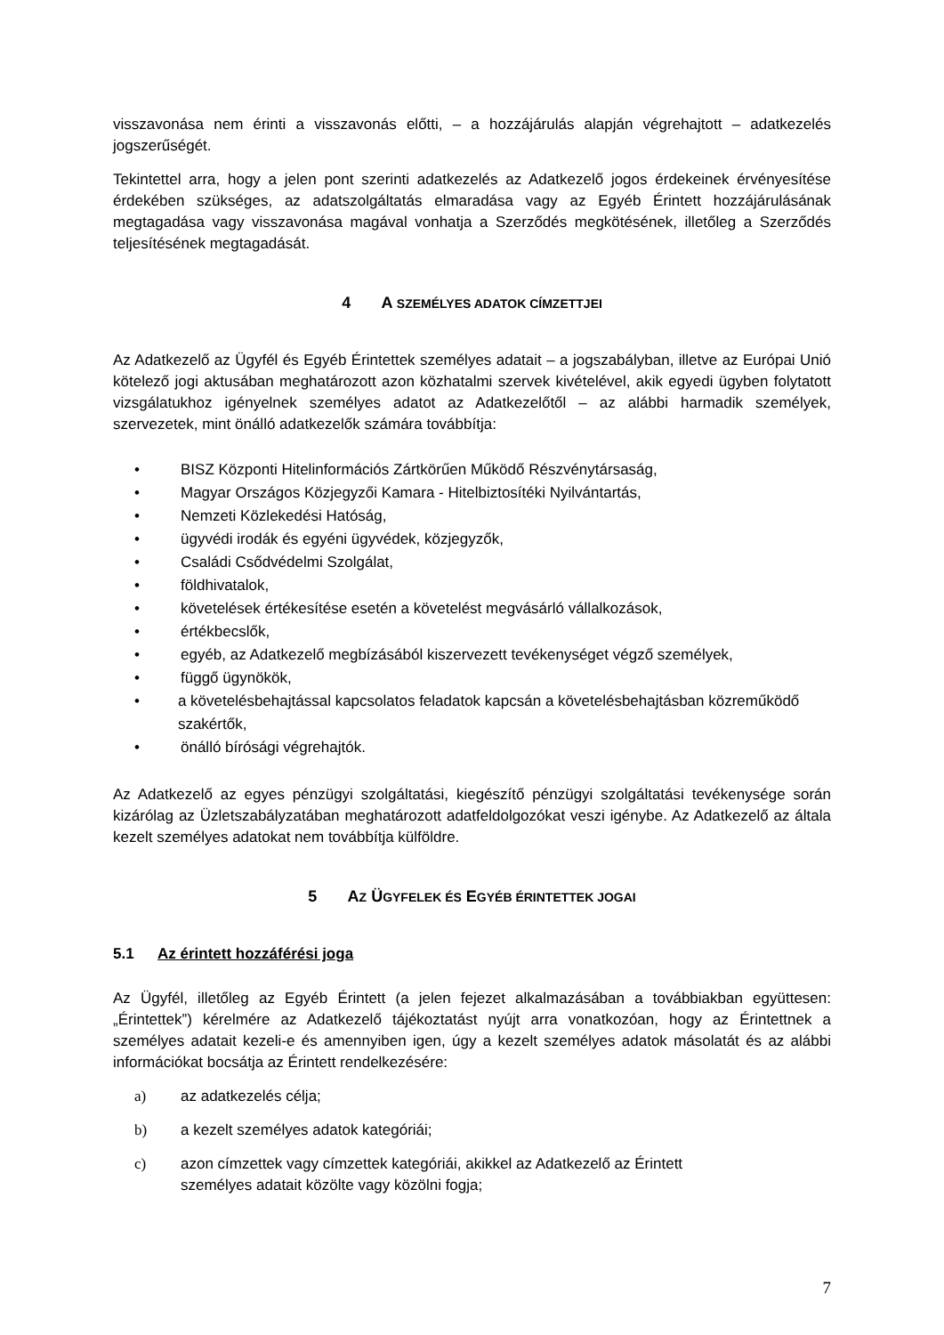visszavonása nem érinti a visszavonás előtti, – a hozzájárulás alapján végrehajtott – adatkezelés jogszerűségét.
Tekintettel arra, hogy a jelen pont szerinti adatkezelés az Adatkezelő jogos érdekeinek érvényesítése érdekében szükséges, az adatszolgáltatás elmaradása vagy az Egyéb Érintett hozzájárulásának megtagadása vagy visszavonása magával vonhatja a Szerződés megkötésének, illetőleg a Szerződés teljesítésének megtagadását.
4 A SZEMÉLYES ADATOK CÍMZETTJEI
Az Adatkezelő az Ügyfél és Egyéb Érintettek személyes adatait – a jogszabályban, illetve az Európai Unió kötelező jogi aktusában meghatározott azon közhatalmi szervek kivételével, akik egyedi ügyben folytatott vizsgálatukhoz igényelnek személyes adatot az Adatkezelőtől – az alábbi harmadik személyek, szervezetek, mint önálló adatkezelők számára továbbítja:
• BISZ Központi Hitelinformációs Zártkörűen Működő Részvénytársaság,
• Magyar Országos Közjegyzői Kamara - Hitelbiztosítéki Nyilvántartás,
• Nemzeti Közlekedési Hatóság,
• ügyvédi irodák és egyéni ügyvédek, közjegyzők,
• Családi Csődvédelmi Szolgálat,
• földhivatalok,
• követelések értékesítése esetén a követelést megvásárló vállalkozások,
• értékbecslők,
• egyéb, az Adatkezelő megbízásából kiszervezett tevékenységet végző személyek,
• függő ügynökök,
• a követelésbehajtással kapcsolatos feladatok kapcsán a követelésbehajtásban közreműködő szakértők,
• önálló bírósági végrehajtók.
Az Adatkezelő az egyes pénzügyi szolgáltatási, kiegészítő pénzügyi szolgáltatási tevékenysége során kizárólag az Üzletszabályzatában meghatározott adatfeldolgozókat veszi igénybe. Az Adatkezelő az általa kezelt személyes adatokat nem továbbítja külföldre.
5 AZ ÜGYFELEK ÉS EGYÉB ÉRINTETTEK JOGAI
5.1 Az érintett hozzáférési joga
Az Ügyfél, illetőleg az Egyéb Érintett (a jelen fejezet alkalmazásában a továbbiakban együttesen: „Érintettek”) kérelmére az Adatkezelő tájékoztatást nyújt arra vonatkozóan, hogy az Érintettnek a személyes adatait kezeli-e és amennyiben igen, úgy a kezelt személyes adatok másolatát és az alábbi információkat bocsátja az Érintett rendelkezésére:
a) az adatkezelés célja;
b) a kezelt személyes adatok kategóriái;
c) azon címzettek vagy címzettek kategóriái, akikkel az Adatkezelő az Érintett
személyes adatait közölte vagy közölni fogja;
7